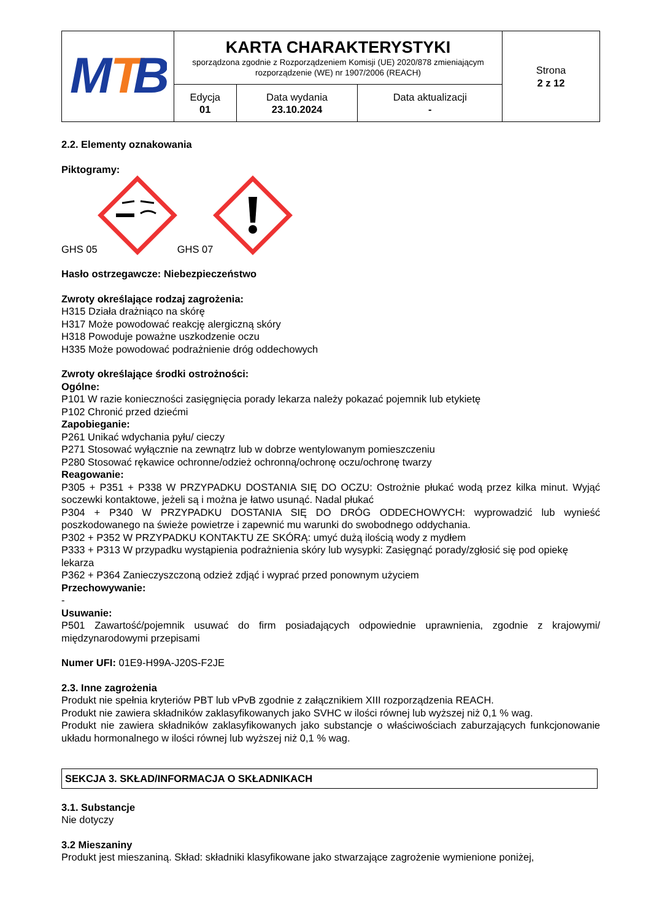| M T B | KARTA CHARAKTERYSTYKI sporządzona zgodnie z Rozporządzeniem Komisji (UE) 2020/878 zmieniającym rozporządzenie (WE) nr 1907/2006 (REACH) | | | Strona 2 z 12 |
| | Edycja 01 | Data wydania 23.10.2024 | Data aktualizacji - | |
2.2. Elementy oznakowania
Piktogramy:
GHS 05 GHS 07
Hasło ostrzegawcze: Niebezpieczeństwo
Zwroty określające rodzaj zagrożenia:
H315 Działa drażniąco na skórę
H317 Może powodować reakcję alergiczną skóry
H318 Powoduje poważne uszkodzenie oczu
H335 Może powodować podrażnienie dróg oddechowych
Zwroty określające środki ostrożności:
Ogólne:
P101 W razie konieczności zasięgnięcia porady lekarza należy pokazać pojemnik lub etykietę
P102 Chronić przed dziećmi
Zapobieganie:
P261 Unikać wdychania pyłu/ cieczy
P271 Stosować wyłącznie na zewnątrz lub w dobrze wentylowanym pomieszczeniu
P280 Stosować rękawice ochronne/odzież ochronną/ochronę oczu/ochronę twarzy
Reagowanie:
P305 + P351 + P338 W PRZYPADKU DOSTANIA SIĘ DO OCZU: Ostrożnie płukać wodą przez kilka minut. Wyjąć soczewki kontaktowe, jeżeli są i można je łatwo usunąć. Nadal płukać
P304 + P340 W PRZYPADKU DOSTANIA SIĘ DO DRÓG ODDECHOWYCH: wyprowadzić lub wynieść poszkodowanego na świeże powietrze i zapewnić mu warunki do swobodnego oddychania.
P302 + P352 W PRZYPADKU KONTAKTU ZE SKÓRĄ: umyć dużą ilością wody z mydłem
P333 + P313 W przypadku wystąpienia podrażnienia skóry lub wysypki: Zasięgnąć porady/zgłosić się pod opiekę lekarza
P362 + P364 Zanieczyszczoną odzież zdjąć i wyprać przed ponownym użyciem
Przechowywanie:
-
Usuwanie:
P501 Zawartość/pojemnik usuwać do firm posiadających odpowiednie uprawnienia, zgodnie z krajowymi/ międzynarodowymi przepisami
Numer UFI: 01E9-H99A-J20S-F2JE
2.3. Inne zagrożenia
Produkt nie spełnia kryteriów PBT lub vPvB zgodnie z załącznikiem XIII rozporządzenia REACH.
Produkt nie zawiera składników zaklasyfikowanych jako SVHC w ilości równej lub wyższej niż 0,1 % wag.
Produkt nie zawiera składników zaklasyfikowanych jako substancje o właściwościach zaburzających funkcjonowanie układu hormonalnego w ilości równej lub wyższej niż 0,1 % wag.
SEKCJA 3. SKŁAD/INFORMACJA O SKŁADNIKACH
3.1. Substancje
Nie dotyczy
3.2 Mieszaniny
Produkt jest mieszaniną. Skład: składniki klasyfikowane jako stwarzające zagrożenie wymienione poniżej,